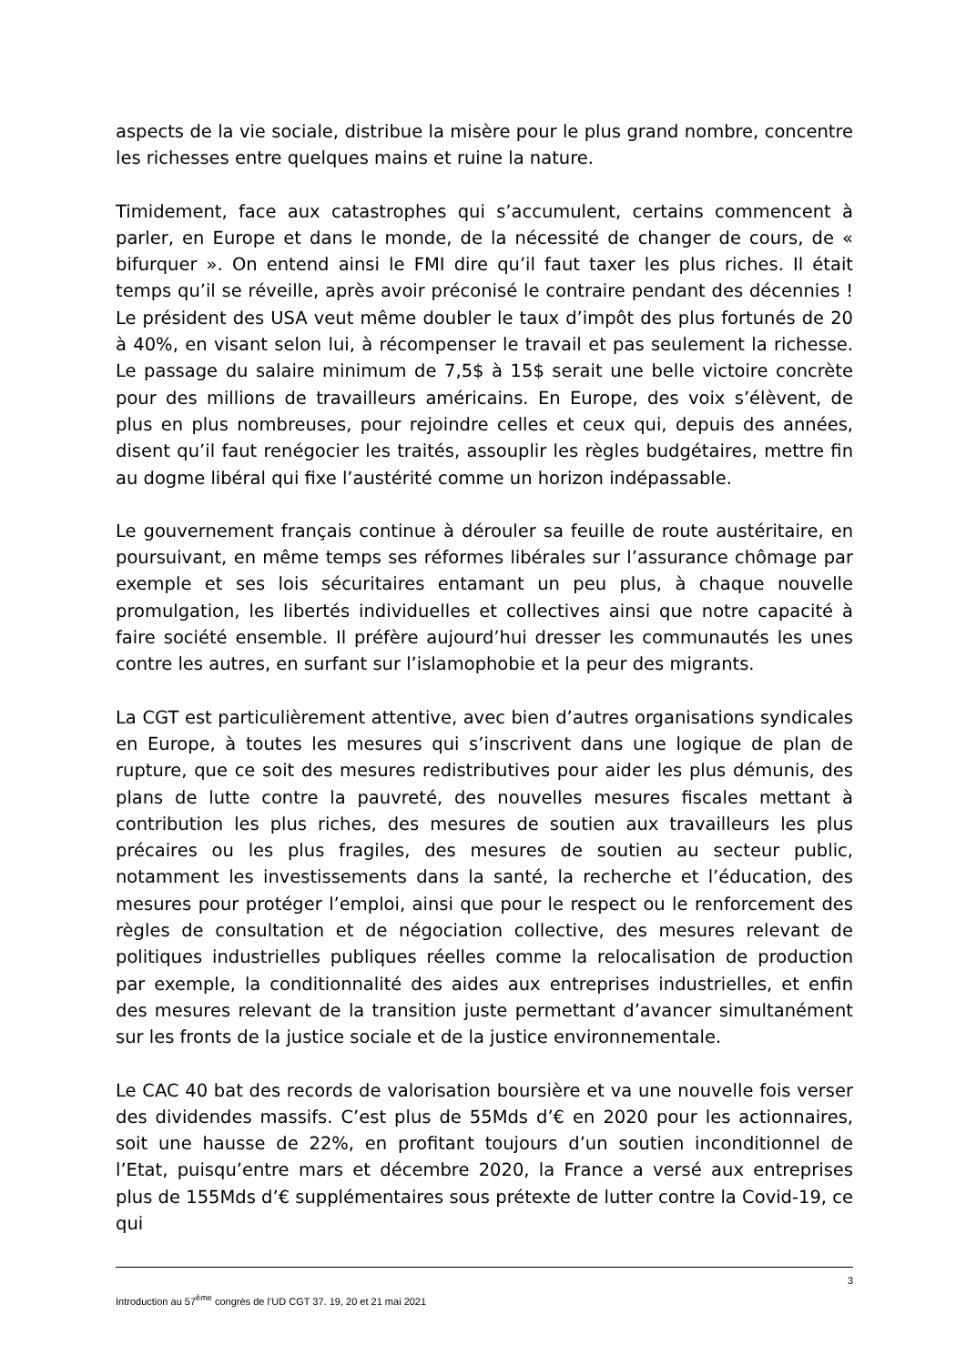aspects de la vie sociale, distribue la misère pour le plus grand nombre, concentre les richesses entre quelques mains et ruine la nature.
Timidement, face aux catastrophes qui s’accumulent, certains commencent à parler, en Europe et dans le monde, de la nécessité de changer de cours, de « bifurquer ». On entend ainsi le FMI dire qu’il faut taxer les plus riches. Il était temps qu’il se réveille, après avoir préconisé le contraire pendant des décennies ! Le président des USA veut même doubler le taux d’impôt des plus fortunés de 20 à 40%, en visant selon lui, à récompenser le travail et pas seulement la richesse. Le passage du salaire minimum de 7,5$ à 15$ serait une belle victoire concrète pour des millions de travailleurs américains. En Europe, des voix s’élèvent, de plus en plus nombreuses, pour rejoindre celles et ceux qui, depuis des années, disent qu’il faut renégocier les traités, assouplir les règles budgétaires, mettre fin au dogme libéral qui fixe l’austérité comme un horizon indépassable.
Le gouvernement français continue à dérouler sa feuille de route austéritaire, en poursuivant, en même temps ses réformes libérales sur l’assurance chômage par exemple et ses lois sécuritaires entamant un peu plus, à chaque nouvelle promulgation, les libertés individuelles et collectives ainsi que notre capacité à faire société ensemble. Il préfère aujourd’hui dresser les communautés les unes contre les autres, en surfant sur l’islamophobie et la peur des migrants.
La CGT est particulièrement attentive, avec bien d’autres organisations syndicales en Europe, à toutes les mesures qui s’inscrivent dans une logique de plan de rupture, que ce soit des mesures redistributives pour aider les plus démunis, des plans de lutte contre la pauvreté, des nouvelles mesures fiscales mettant à contribution les plus riches, des mesures de soutien aux travailleurs les plus précaires ou les plus fragiles, des mesures de soutien au secteur public, notamment les investissements dans la santé, la recherche et l’éducation, des mesures pour protéger l’emploi, ainsi que pour le respect ou le renforcement des règles de consultation et de négociation collective, des mesures relevant de politiques industrielles publiques réelles comme la relocalisation de production par exemple, la conditionnalité des aides aux entreprises industrielles, et enfin des mesures relevant de la transition juste permettant d’avancer simultanément sur les fronts de la justice sociale et de la justice environnementale.
Le CAC 40 bat des records de valorisation boursière et va une nouvelle fois verser des dividendes massifs. C’est plus de 55Mds d’€ en 2020 pour les actionnaires, soit une hausse de 22%, en profitant toujours d’un soutien inconditionnel de l’Etat, puisqu’entre mars et décembre 2020, la France a versé aux entreprises plus de 155Mds d’€ supplémentaires sous prétexte de lutter contre la Covid-19, ce qui
3
Introduction au 57<sup>ème</sup> congrès de l’UD CGT 37. 19, 20 et 21 mai 2021